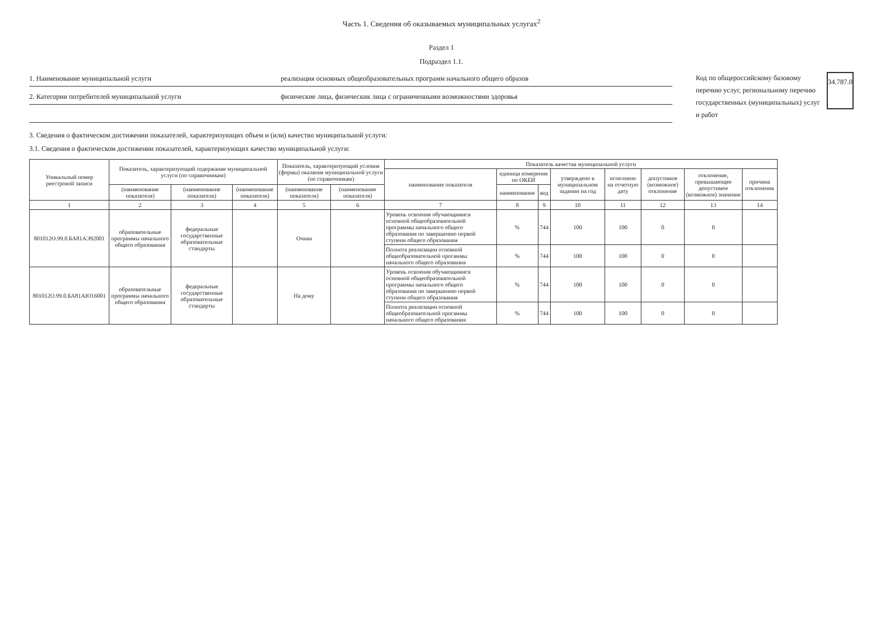Часть 1. Сведения об оказываемых муниципальных услугах<sup>2</sup>
Раздел 1
Подраздел 1.1.
1. Наименование муниципальной услуги реализация основных общеобразовательных программ начального общего образов
2. Категории потребителей муниципальной услуги физические лица, физическик лица с ограниченными возможностями здоровья
Код по общероссийскому базовому перечню услуг, региональному перечню государственных (муниципальных) услуг и работ
34.787.0
3. Сведения о фактическом достижении показателей, характеризующих объем и (или) качество муниципальной услуги:
3.1. Сведения о фактическом достижении показателей, характеризующих качество муниципальной услуги:
| Уникальный номер реестровой записи | Показатель, характеризующий содержание муниципальной услуги (по справочникам) | | | Показатель, характеризующий условия (формы) оказания муниципальной услуги (по справочникам) | | Показатель качества муниципальной услуги | | | | | | | |
| --- | --- | --- | --- | --- | --- | --- | --- | --- | --- | --- | --- | --- | --- |
| | | | | | | наименование показателя | единица измерения по ОКЕИ | | утверждено в муниципальном задании на год | исполнено на отчетную дату | допустимое (возможное) отклонение | отклонение, превышающее допустимое (возможное) значение | причина отклонения |
| | (наименование показателя) | (наименование показателя) | (наименование показателя) | (наименование показателя) | (наименование показателя) | | наименование | код | | | | | |
| 1 | 2 | 3 | 4 | 5 | 6 | 7 | 8 | 9 | 10 | 11 | 12 | 13 | 14 |
| 801012О.99.0.БА81АЭ92001 | образовательные программы начального общего образования | федеральные государственные образовательные стандарты | | Очная | | Уровень освоения обучающимися основной общеобразовательной программы начального общего образования по завершению первой ступени общего образования | % | 744 | 100 | 100 | 0 | 0 | |
| | | | | | | Полнота реализации основной общеобразовательной прогаммы начального общего образования | % | 744 | 100 | 100 | 0 | 0 | |
| 801012О.99.0.БА81АЮ16001 | образовательные программы начального общего образования | федеральные государственные образовательные стандарты | | На дому | | Уровень освоения обучающимися основной общеобразовательной программы начального общего образования по завершению первой ступени общего образования | % | 744 | 100 | 100 | 0 | 0 | |
| | | | | | | Полнота реализации основной общеобразовательной прогаммы начального общего образования | % | 744 | 100 | 100 | 0 | 0 | |